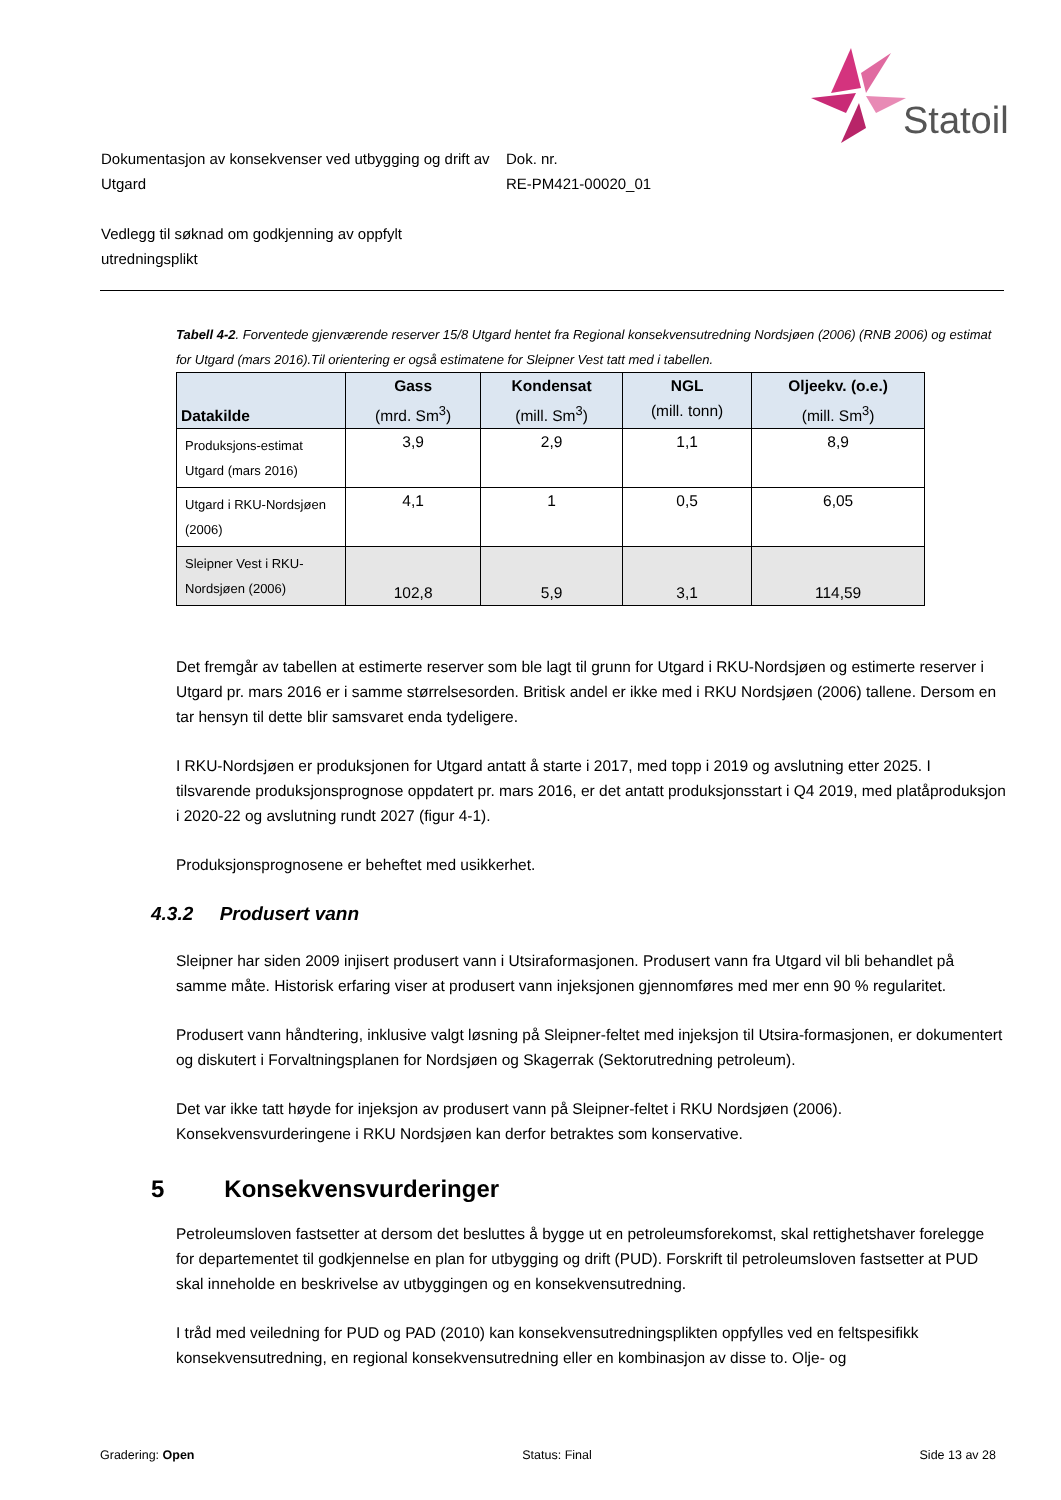Statoil
Dokumentasjon av konsekvenser ved utbygging og drift av Utgard
Dok. nr.
RE-PM421-00020_01
Vedlegg til søknad om godkjenning av oppfylt
utredningsplikt
Tabell 4-2. Forventede gjenværende reserver 15/8 Utgard hentet fra Regional konsekvensutredning Nordsjøen (2006) (RNB 2006) og estimat for Utgard (mars 2016).Til orientering er også estimatene for Sleipner Vest tatt med i tabellen.
| Datakilde | Gass (mrd. Sm<sup>3</sup>) | Kondensat (mill. Sm<sup>3</sup>) | NGL (mill. tonn) | Oljeekv. (o.e.) (mill. Sm<sup>3</sup>) |
| --- | --- | --- | --- | --- |
| Produksjons-estimat Utgard (mars 2016) | 3,9 | 2,9 | 1,1 | 8,9 |
| Utgard i RKU-Nordsjøen (2006) | 4,1 | 1 | 0,5 | 6,05 |
| Sleipner Vest i RKU-Nordsjøen (2006) | 102,8 | 5,9 | 3,1 | 114,59 |
Det fremgår av tabellen at estimerte reserver som ble lagt til grunn for Utgard i RKU-Nordsjøen og estimerte reserver i Utgard pr. mars 2016 er i samme størrelsesorden. Britisk andel er ikke med i RKU Nordsjøen (2006) tallene. Dersom en tar hensyn til dette blir samsvaret enda tydeligere.
I RKU-Nordsjøen er produksjonen for Utgard antatt å starte i 2017, med topp i 2019 og avslutning etter 2025. I tilsvarende produksjonsprognose oppdatert pr. mars 2016, er det antatt produksjonsstart i Q4 2019, med platåproduksjon i 2020-22 og avslutning rundt 2027 (figur 4-1).
Produksjonsprognosene er beheftet med usikkerhet.
4.3.2 Produsert vann
Sleipner har siden 2009 injisert produsert vann i Utsiraformasjonen. Produsert vann fra Utgard vil bli behandlet på samme måte. Historisk erfaring viser at produsert vann injeksjonen gjennomføres med mer enn 90 % regularitet.
Produsert vann håndtering, inklusive valgt løsning på Sleipner-feltet med injeksjon til Utsira-formasjonen, er dokumentert og diskutert i Forvaltningsplanen for Nordsjøen og Skagerrak (Sektorutredning petroleum).
Det var ikke tatt høyde for injeksjon av produsert vann på Sleipner-feltet i RKU Nordsjøen (2006). Konsekvensvurderingene i RKU Nordsjøen kan derfor betraktes som konservative.
5 Konsekvensvurderinger
Petroleumsloven fastsetter at dersom det besluttes å bygge ut en petroleumsforekomst, skal rettighetshaver forelegge for departementet til godkjennelse en plan for utbygging og drift (PUD). Forskrift til petroleumsloven fastsetter at PUD skal inneholde en beskrivelse av utbyggingen og en konsekvensutredning.
I tråd med veiledning for PUD og PAD (2010) kan konsekvensutredningsplikten oppfylles ved en feltspesifikk konsekvensutredning, en regional konsekvensutredning eller en kombinasjon av disse to. Olje- og
Gradering: Open Status: Final Side 13 av 28